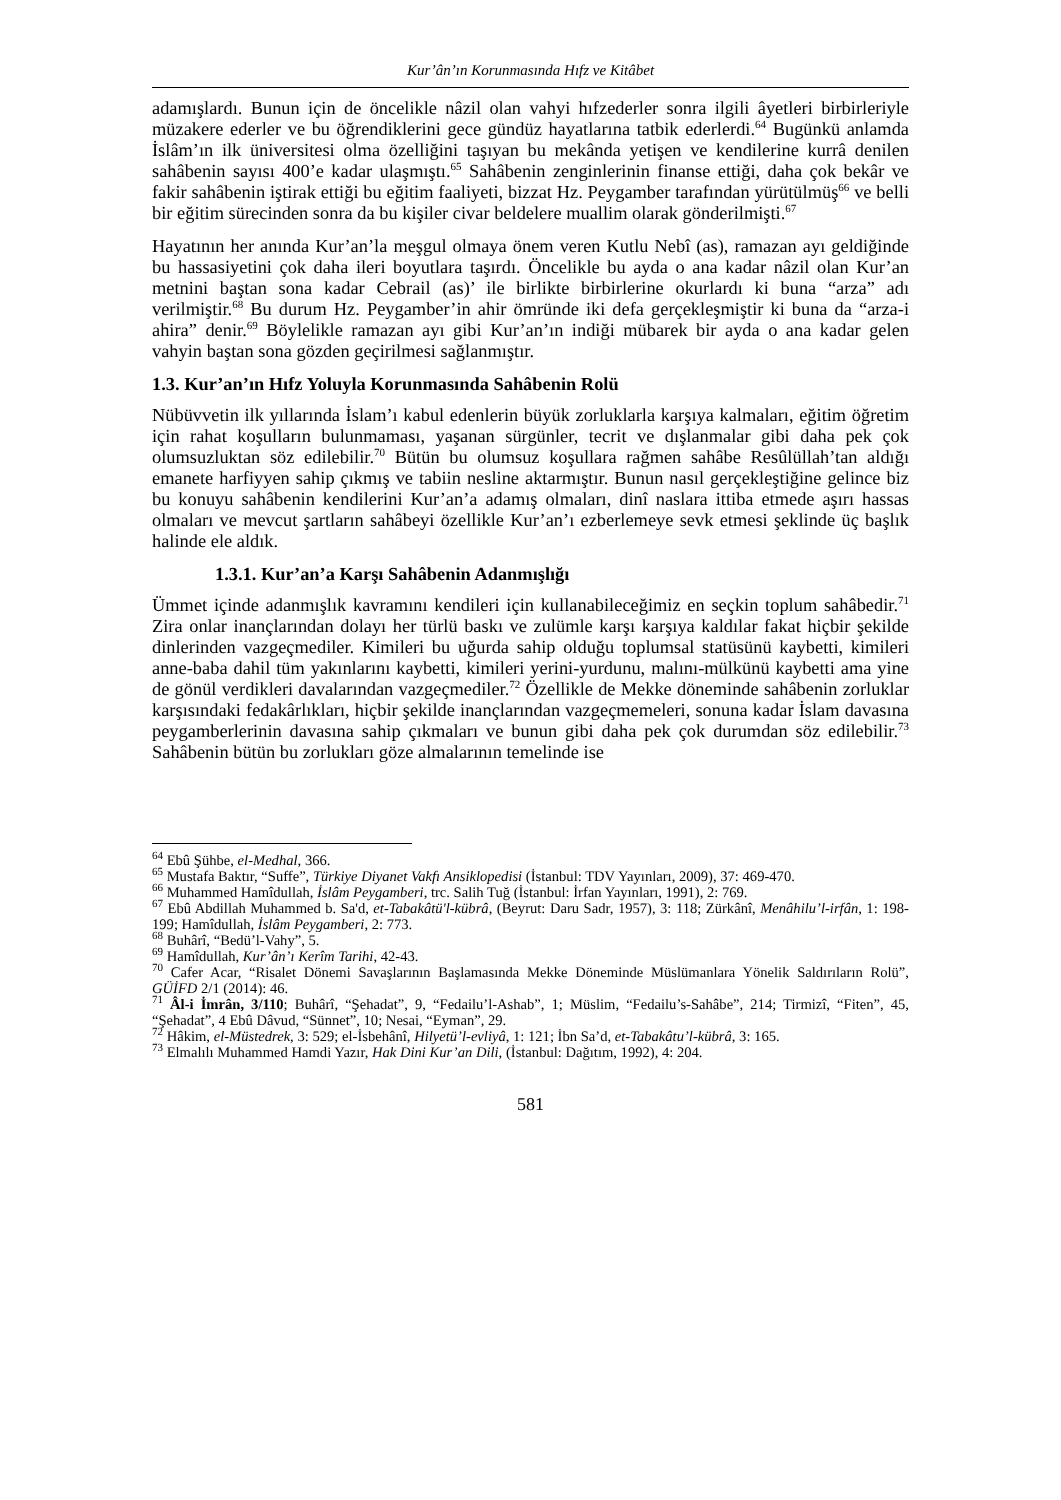Kur’ân’ın Korunmasında Hıfz ve Kitâbet
adamışlardı. Bunun için de öncelikle nâzil olan vahyi hıfzederler sonra ilgili âyetleri birbirleriyle müzakere ederler ve bu öğrendiklerini gece gündüz hayatlarına tatbik ederlerdi.<sup>64</sup> Bugünkü anlamda İslâm’ın ilk üniversitesi olma özelliğini taşıyan bu mekânda yetişen ve kendilerine kurrâ denilen sahâbenin sayısı 400’e kadar ulaşmıştı.<sup>65</sup> Sahâbenin zenginlerinin finanse ettiği, daha çok bekâr ve fakir sahâbenin iştirak ettiği bu eğitim faaliyeti, bizzat Hz. Peygamber tarafından yürütülmüş<sup>66</sup> ve belli bir eğitim sürecinden sonra da bu kişiler civar beldelere muallim olarak gönderilmişti.<sup>67</sup>
Hayatının her anında Kur’an’la meşgul olmaya önem veren Kutlu Nebî (as), ramazan ayı geldiğinde bu hassasiyetini çok daha ileri boyutlara taşırdı. Öncelikle bu ayda o ana kadar nâzil olan Kur’an metnini baştan sona kadar Cebrail (as)’ ile birlikte birbirlerine okurlardı ki buna “arza” adı verilmiştir.<sup>68</sup> Bu durum Hz. Peygamber’in ahir ömründe iki defa gerçekleşmiştir ki buna da “arza-i ahira” denir.<sup>69</sup> Böylelikle ramazan ayı gibi Kur’an’ın indiği mübarek bir ayda o ana kadar gelen vahyin baştan sona gözden geçirilmesi sağlanmıştır.
1.3. Kur’an’ın Hıfz Yoluyla Korunmasında Sahâbenin Rolü
Nübüvvetin ilk yıllarında İslam’ı kabul edenlerin büyük zorluklarla karşıya kalmaları, eğitim öğretim için rahat koşulların bulunmaması, yaşanan sürgünler, tecrit ve dışlanmalar gibi daha pek çok olumsuzluktan söz edilebilir.<sup>70</sup> Bütün bu olumsuz koşullara rağmen sahâbe Resûlüllah’tan aldığı emanete harfiyyen sahip çıkmış ve tabiin nesline aktarmıştır. Bunun nasıl gerçekleştiğine gelince biz bu konuyu sahâbenin kendilerini Kur’an’a adamış olmaları, dinî naslara ittiba etmede aşırı hassas olmaları ve mevcut şartların sahâbeyi özellikle Kur’an’ı ezberlemeye sevk etmesi şeklinde üç başlık halinde ele aldık.
1.3.1. Kur’an’a Karşı Sahâbenin Adanmışlığı
Ümmet içinde adanmışlık kavramını kendileri için kullanabileceğimiz en seçkin toplum sahâbedir.<sup>71</sup> Zira onlar inançlarından dolayı her türlü baskı ve zulümle karşı karşıya kaldılar fakat hiçbir şekilde dinlerinden vazgeçmediler. Kimileri bu uğurda sahip olduğu toplumsal statüsünü kaybetti, kimileri anne-baba dahil tüm yakınlarını kaybetti, kimileri yerini-yurdunu, malını-mülkünü kaybetti ama yine de gönül verdikleri davalarından vazgeçmediler.<sup>72</sup> Özellikle de Mekke döneminde sahâbenin zorluklar karşısındaki fedakârlıkları, hiçbir şekilde inançlarından vazgeçmemeleri, sonuna kadar İslam davasına peygamberlerinin davasına sahip çıkmaları ve bunun gibi daha pek çok durumdan söz edilebilir.<sup>73</sup> Sahâbenin bütün bu zorlukları göze almalarının temelinde ise
<sup>64</sup> Ebû Şühbe, el-Medhal, 366.
<sup>65</sup> Mustafa Baktır, “Suffe”, Türkiye Diyanet Vakfı Ansiklopedisi (İstanbul: TDV Yayınları, 2009), 37: 469-470.
<sup>66</sup> Muhammed Hamîdullah, İslâm Peygamberi, trc. Salih Tuğ (İstanbul: İrfan Yayınları, 1991), 2: 769.
<sup>67</sup> Ebû Abdillah Muhammed b. Sa'd, et-Tabakâtü'l-kübrâ, (Beyrut: Daru Sadr, 1957), 3: 118; Zürkânî, Menâhilu’l-irfân, 1: 198-199; Hamîdullah, İslâm Peygamberi, 2: 773.
<sup>68</sup> Buhârî, “Bedü’l-Vahy”, 5.
<sup>69</sup> Hamîdullah, Kur’ân’ı Kerîm Tarihi, 42-43.
<sup>70</sup> Cafer Acar, “Risalet Dönemi Savaşlarının Başlamasında Mekke Döneminde Müslümanlara Yönelik Saldırıların Rolü”, GÜİFD 2/1 (2014): 46.
<sup>71</sup> Âl-i İmrân, 3/110; Buhârî, “Şehadat”, 9, “Fedailu’l-Ashab”, 1; Müslim, “Fedailu’s-Sahâbe”, 214; Tirmizî, “Fiten”, 45, “Şehadat”, 4 Ebû Dâvud, “Sünnet”, 10; Nesai, “Eyman”, 29.
<sup>72</sup> Hâkim, el-Müstedrek, 3: 529; el-İsbehânî, Hilyetü’l-evliyâ, 1: 121; İbn Sa’d, et-Tabakâtu’l-kübrâ, 3: 165.
<sup>73</sup> Elmalılı Muhammed Hamdi Yazır, Hak Dini Kur’an Dili, (İstanbul: Dağıtım, 1992), 4: 204.
581